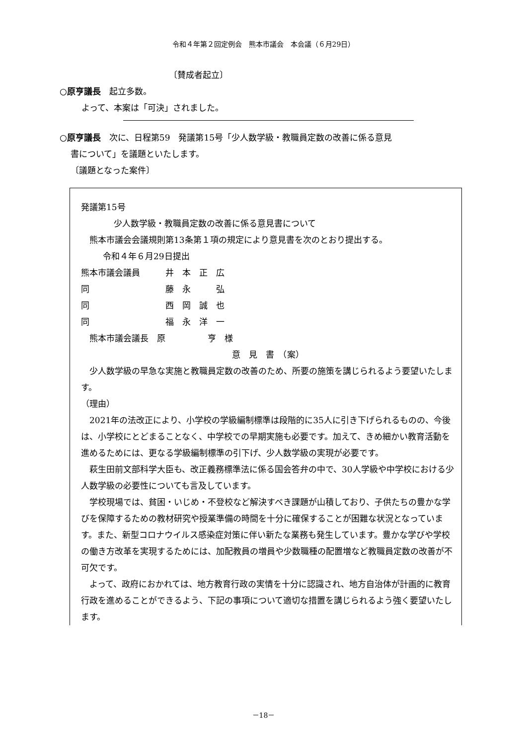令和４年第２回定例会　熊本市議会　本会議（６月29日）
〔賛成者起立〕
○原亨議長　起立多数。
よって、本案は「可決」されました。
○原亨議長　次に、日程第59　発議第15号「少人数学級・教職員定数の改善に係る意見
書について」を議題といたします。
〔議題となった案件〕
発議第15号
少人数学級・教職員定数の改善に係る意見書について
　熊本市議会会議規則第13条第１項の規定により意見書を次のとおり提出する。
令和４年６月29日提出
熊本市議会議員 井　本　正　広
同 藤　永　　　弘
同 西　岡　誠　也
同 福　永　洋　一
　熊本市議会議長　原　　　　　亨　様
意　見　書　（案）
　少人数学級の早急な実施と教職員定数の改善のため、所要の施策を講じられるよう要望いたします。
（理由）
　2021年の法改正により、小学校の学級編制標準は段階的に35人に引き下げられるものの、今後は、小学校にとどまることなく、中学校での早期実施も必要です。加えて、きめ細かい教育活動を進めるためには、更なる学級編制標準の引下げ、少人数学級の実現が必要です。
　萩生田前文部科学大臣も、改正義務標準法に係る国会答弁の中で、30人学級や中学校における少人数学級の必要性についても言及しています。
　学校現場では、貧困・いじめ・不登校など解決すべき課題が山積しており、子供たちの豊かな学びを保障するための教材研究や授業準備の時間を十分に確保することが困難な状況となっています。また、新型コロナウイルス感染症対策に伴い新たな業務も発生しています。豊かな学びや学校の働き方改革を実現するためには、加配教員の増員や少数職種の配置増など教職員定数の改善が不可欠です。
　よって、政府におかれては、地方教育行政の実情を十分に認識され、地方自治体が計画的に教育行政を進めることができるよう、下記の事項について適切な措置を講じられるよう強く要望いたします。
－18－